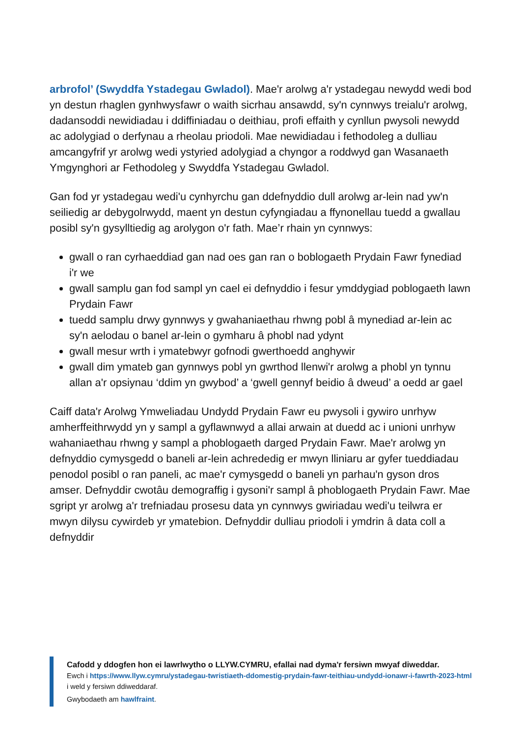arbrofol’ (Swyddfa Ystadegau Gwladol). Mae'r arolwg a'r ystadegau newydd wedi bod yn destun rhaglen gynhwysfawr o waith sicrhau ansawdd, sy'n cynnwys treialu'r arolwg, dadansoddi newidiadau i ddiffiniadau o deithiau, profi effaith y cynllun pwysoli newydd ac adolygiad o derfynau a rheolau priodoli. Mae newidiadau i fethodoleg a dulliau amcangyfrif yr arolwg wedi ystyried adolygiad a chyngor a roddwyd gan Wasanaeth Ymgynghori ar Fethodoleg y Swyddfa Ystadegau Gwladol.
Gan fod yr ystadegau wedi'u cynhyrchu gan ddefnyddio dull arolwg ar-lein nad yw'n seiliedig ar debygolrwydd, maent yn destun cyfyngiadau a ffynonellau tuedd a gwallau posibl sy'n gysylltiedig ag arolygon o'r fath. Mae’r rhain yn cynnwys:
gwall o ran cyrhaeddiad gan nad oes gan ran o boblogaeth Prydain Fawr fynediad i'r we
gwall samplu gan fod sampl yn cael ei defnyddio i fesur ymddygiad poblogaeth lawn Prydain Fawr
tuedd samplu drwy gynnwys y gwahaniaethau rhwng pobl â mynediad ar-lein ac sy'n aelodau o banel ar-lein o gymharu â phobl nad ydynt
gwall mesur wrth i ymatebwyr gofnodi gwerthoedd anghywir
gwall dim ymateb gan gynnwys pobl yn gwrthod llenwi'r arolwg a phobl yn tynnu allan a'r opsiynau ‘ddim yn gwybod’ a ‘gwell gennyf beidio â dweud’ a oedd ar gael
Caiff data'r Arolwg Ymweliadau Undydd Prydain Fawr eu pwysoli i gywiro unrhyw amherffeithrwydd yn y sampl a gyflawnwyd a allai arwain at duedd ac i unioni unrhyw wahaniaethau rhwng y sampl a phoblogaeth darged Prydain Fawr. Mae'r arolwg yn defnyddio cymysgedd o baneli ar-lein achrededig er mwyn lliniaru ar gyfer tueddiadau penodol posibl o ran paneli, ac mae'r cymysgedd o baneli yn parhau'n gyson dros amser. Defnyddir cwotâu demograffig i gysoni'r sampl â phoblogaeth Prydain Fawr. Mae sgript yr arolwg a'r trefniadau prosesu data yn cynnwys gwiriadau wedi'u teilwra er mwyn dilysu cywirdeb yr ymatebion. Defnyddir dulliau priodoli i ymdrin â data coll a defnyddir
Cafodd y ddogfen hon ei lawrlwytho o LLYW.CYMRU, efallai nad dyma'r fersiwn mwyaf diweddar.
Ewch i https://www.llyw.cymru/ystadegau-twristiaeth-ddomestig-prydain-fawr-teithiau-undydd-ionawr-i-fawrth-2023-html i weld y fersiwn ddiweddaraf.
Gwybodaeth am hawlfraint.